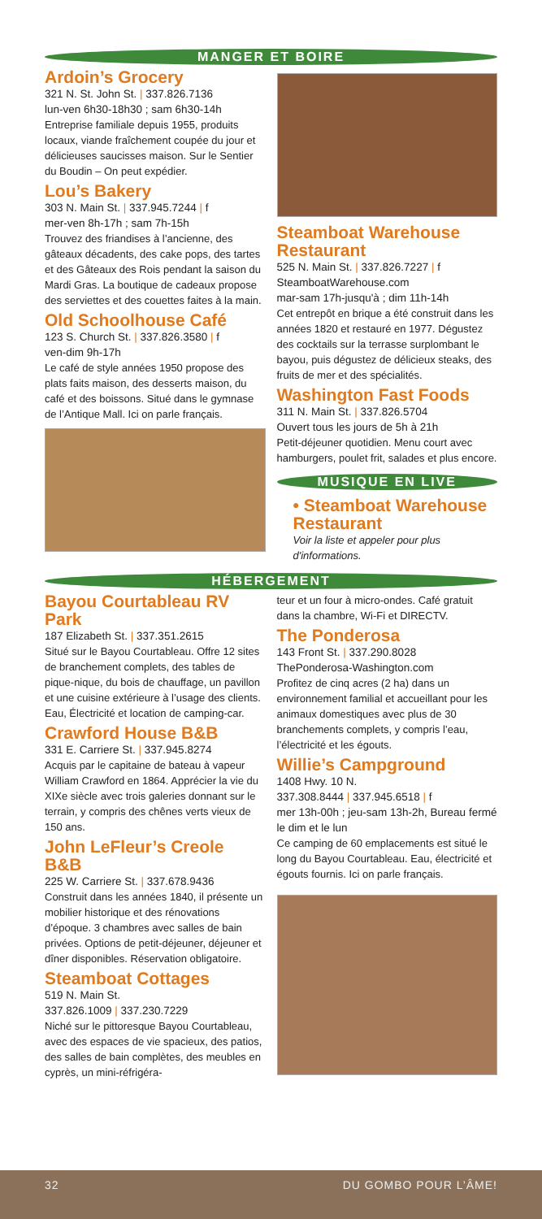MANGER ET BOIRE
Ardoin’s Grocery
321 N. St. John St. | 337.826.7136
lun-ven 6h30-18h30 ; sam 6h30-14h
Entreprise familiale depuis 1955, produits locaux, viande fraîchement coupée du jour et délicieuses saucisses maison. Sur le Sentier du Boudin – On peut expédier.
Lou’s Bakery
303 N. Main St. | 337.945.7244 | f
mer-ven 8h-17h ; sam 7h-15h
Trouvez des friandises à l’ancienne, des gâteaux décadents, des cake pops, des tartes et des Gâteaux des Rois pendant la saison du Mardi Gras. La boutique de cadeaux propose des serviettes et des couettes faites à la main.
Old Schoolhouse Café
123 S. Church St. | 337.826.3580 | f
ven-dim 9h-17h
Le café de style années 1950 propose des plats faits maison, des desserts maison, du café et des boissons. Situé dans le gymnase de l’Antique Mall. Ici on parle français.
Steamboat Warehouse Restaurant
525 N. Main St. | 337.826.7227 | f
SteamboatWarehouse.com
mar-sam 17h-jusqu'à ; dim 11h-14h
Cet entrepôt en brique a été construit dans les années 1820 et restauré en 1977. Dégustez des cocktails sur la terrasse surplombant le bayou, puis dégustez de délicieux steaks, des fruits de mer et des spécialités.
Washington Fast Foods
311 N. Main St. | 337.826.5704
Ouvert tous les jours de 5h à 21h
Petit-déjeuner quotidien. Menu court avec hamburgers, poulet frit, salades et plus encore.
MUSIQUE EN LIVE
• Steamboat Warehouse Restaurant
Voir la liste et appeler pour plus d'informations.
HÉBERGEMENT
Bayou Courtableau RV Park
187 Elizabeth St. | 337.351.2615
Situé sur le Bayou Courtableau. Offre 12 sites de branchement complets, des tables de pique-nique, du bois de chauffage, un pavillon et une cuisine extérieure à l’usage des clients. Eau, Électricité et location de camping-car.
Crawford House B&B
331 E. Carriere St. | 337.945.8274
Acquis par le capitaine de bateau à vapeur William Crawford en 1864. Apprécier la vie du XIXe siècle avec trois galeries donnant sur le terrain, y compris des chênes verts vieux de 150 ans.
John LeFleur’s Creole B&B
225 W. Carriere St. | 337.678.9436
Construit dans les années 1840, il présente un mobilier historique et des rénovations d’époque. 3 chambres avec salles de bain privées. Options de petit-déjeuner, déjeuner et dîner disponibles. Réservation obligatoire.
Steamboat Cottages
519 N. Main St.
337.826.1009 | 337.230.7229
Niché sur le pittoresque Bayou Courtableau, avec des espaces de vie spacieux, des patios, des salles de bain complètes, des meubles en cyprès, un mini-réfrigéra-
teur et un four à micro-ondes. Café gratuit dans la chambre, Wi-Fi et DIRECTV.
The Ponderosa
143 Front St. | 337.290.8028
ThePonderosa-Washington.com
Profitez de cinq acres (2 ha) dans un environnement familial et accueillant pour les animaux domestiques avec plus de 30 branchements complets, y compris l’eau, l’électricité et les égouts.
Willie’s Campground
1408 Hwy. 10 N.
337.308.8444 | 337.945.6518 | f
mer 13h-00h ; jeu-sam 13h-2h, Bureau fermé le dim et le lun
Ce camping de 60 emplacements est situé le long du Bayou Courtableau. Eau, électricité et égouts fournis. Ici on parle français.
32 DU GOMBO POUR L’ÂME!